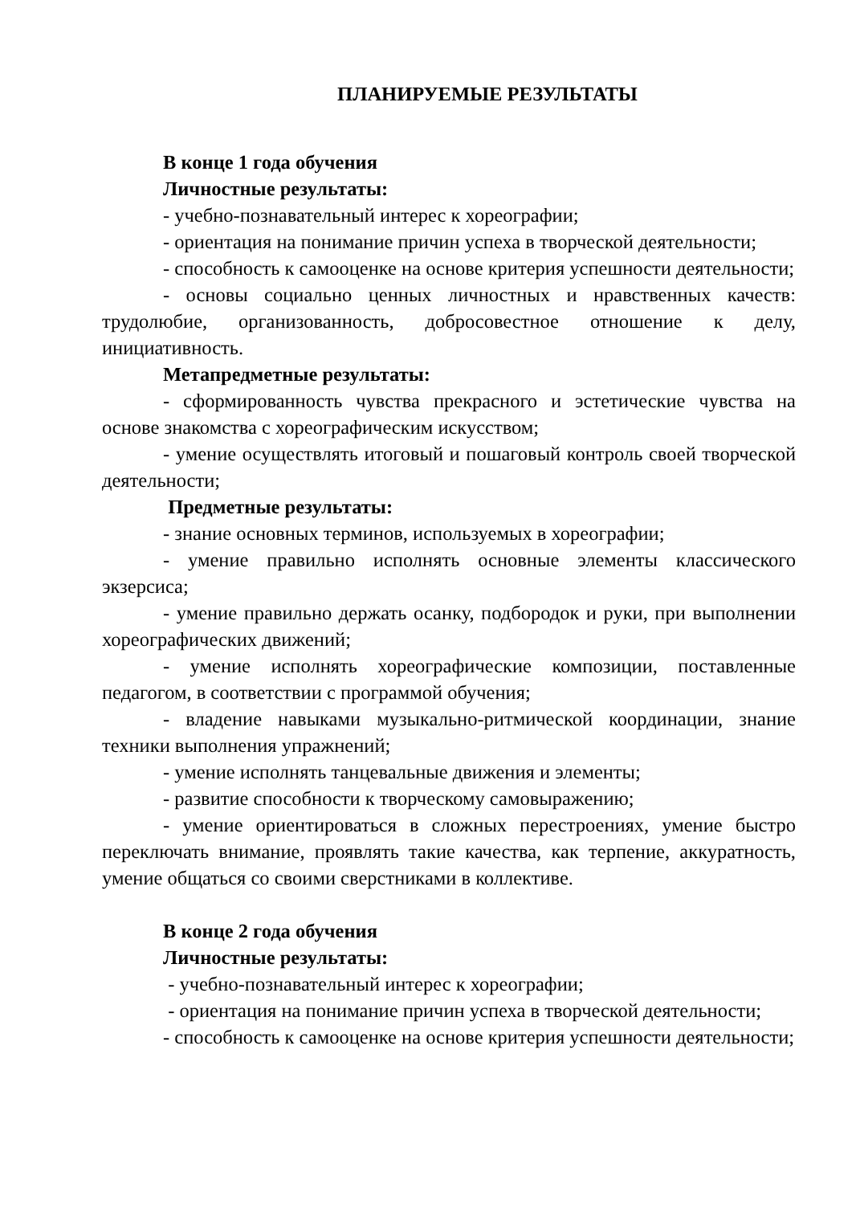ПЛАНИРУЕМЫЕ РЕЗУЛЬТАТЫ
В конце 1 года обучения
Личностные результаты:
- учебно-познавательный интерес к хореографии;
- ориентация на понимание причин успеха в творческой деятельности;
- способность к самооценке на основе критерия успешности деятельности;
- основы социально ценных личностных и нравственных качеств: трудолюбие, организованность, добросовестное отношение к делу, инициативность.
Метапредметные результаты:
- сформированность чувства прекрасного и эстетические чувства на основе знакомства с хореографическим искусством;
- умение осуществлять итоговый и пошаговый контроль своей творческой деятельности;
Предметные результаты:
- знание основных терминов, используемых в хореографии;
- умение правильно исполнять основные элементы классического экзерсиса;
- умение правильно держать осанку, подбородок и руки, при выполнении хореографических движений;
- умение исполнять хореографические композиции, поставленные педагогом, в соответствии с программой обучения;
- владение навыками музыкально-ритмической координации, знание техники выполнения упражнений;
- умение исполнять танцевальные движения и элементы;
- развитие способности к творческому самовыражению;
- умение ориентироваться в сложных перестроениях, умение быстро переключать внимание, проявлять такие качества, как терпение, аккуратность, умение общаться со своими сверстниками в коллективе.
В конце 2 года обучения
Личностные результаты:
- учебно-познавательный интерес к хореографии;
- ориентация на понимание причин успеха в творческой деятельности;
- способность к самооценке на основе критерия успешности деятельности;